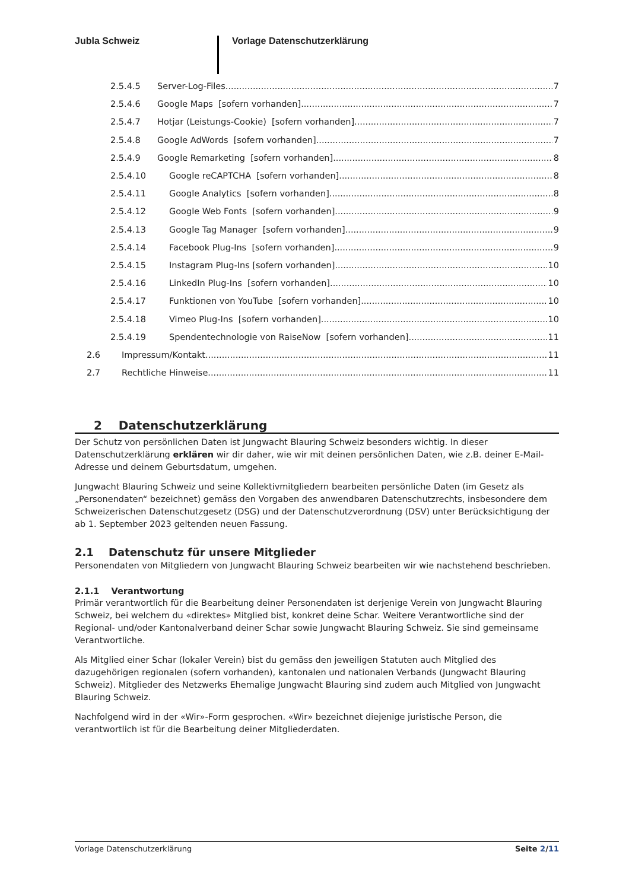Jubla Schweiz Vorlage Datenschutzerklärung
2.5.4.5 Server-Log-Files 7
2.5.4.6 Google Maps [sofern vorhanden] 7
2.5.4.7 Hotjar (Leistungs-Cookie) [sofern vorhanden] 7
2.5.4.8 Google AdWords [sofern vorhanden] 7
2.5.4.9 Google Remarketing [sofern vorhanden] 8
2.5.4.10 Google reCAPTCHA [sofern vorhanden] 8
2.5.4.11 Google Analytics [sofern vorhanden] 8
2.5.4.12 Google Web Fonts [sofern vorhanden] 9
2.5.4.13 Google Tag Manager [sofern vorhanden] 9
2.5.4.14 Facebook Plug-Ins [sofern vorhanden] 9
2.5.4.15 Instagram Plug-Ins [sofern vorhanden] 10
2.5.4.16 LinkedIn Plug-Ins [sofern vorhanden] 10
2.5.4.17 Funktionen von YouTube [sofern vorhanden] 10
2.5.4.18 Vimeo Plug-Ins [sofern vorhanden] 10
2.5.4.19 Spendentechnologie von RaiseNow [sofern vorhanden] 11
2.6 Impressum/Kontakt 11
2.7 Rechtliche Hinweise 11
2 Datenschutzerklärung
Der Schutz von persönlichen Daten ist Jungwacht Blauring Schweiz besonders wichtig. In dieser Datenschutzerklärung erklären wir dir daher, wie wir mit deinen persönlichen Daten, wie z.B. deiner E-Mail-Adresse und deinem Geburtsdatum, umgehen.
Jungwacht Blauring Schweiz und seine Kollektivmitgliedern bearbeiten persönliche Daten (im Gesetz als „Personendaten“ bezeichnet) gemäss den Vorgaben des anwendbaren Datenschutzrechts, insbesondere dem Schweizerischen Datenschutzgesetz (DSG) und der Datenschutzverordnung (DSV) unter Berücksichtigung der ab 1. September 2023 geltenden neuen Fassung.
2.1 Datenschutz für unsere Mitglieder
Personendaten von Mitgliedern von Jungwacht Blauring Schweiz bearbeiten wir wie nachstehend beschrieben.
2.1.1 Verantwortung
Primär verantwortlich für die Bearbeitung deiner Personendaten ist derjenige Verein von Jungwacht Blauring Schweiz, bei welchem du «direktes» Mitglied bist, konkret deine Schar. Weitere Verantwortliche sind der Regional- und/oder Kantonalverband deiner Schar sowie Jungwacht Blauring Schweiz. Sie sind gemeinsame Verantwortliche.
Als Mitglied einer Schar (lokaler Verein) bist du gemäss den jeweiligen Statuten auch Mitglied des dazugehörigen regionalen (sofern vorhanden), kantonalen und nationalen Verbands (Jungwacht Blauring Schweiz). Mitglieder des Netzwerks Ehemalige Jungwacht Blauring sind zudem auch Mitglied von Jungwacht Blauring Schweiz.
Nachfolgend wird in der «Wir»-Form gesprochen. «Wir» bezeichnet diejenige juristische Person, die verantwortlich ist für die Bearbeitung deiner Mitgliederdaten.
Vorlage Datenschutzerklärung Seite 2/11